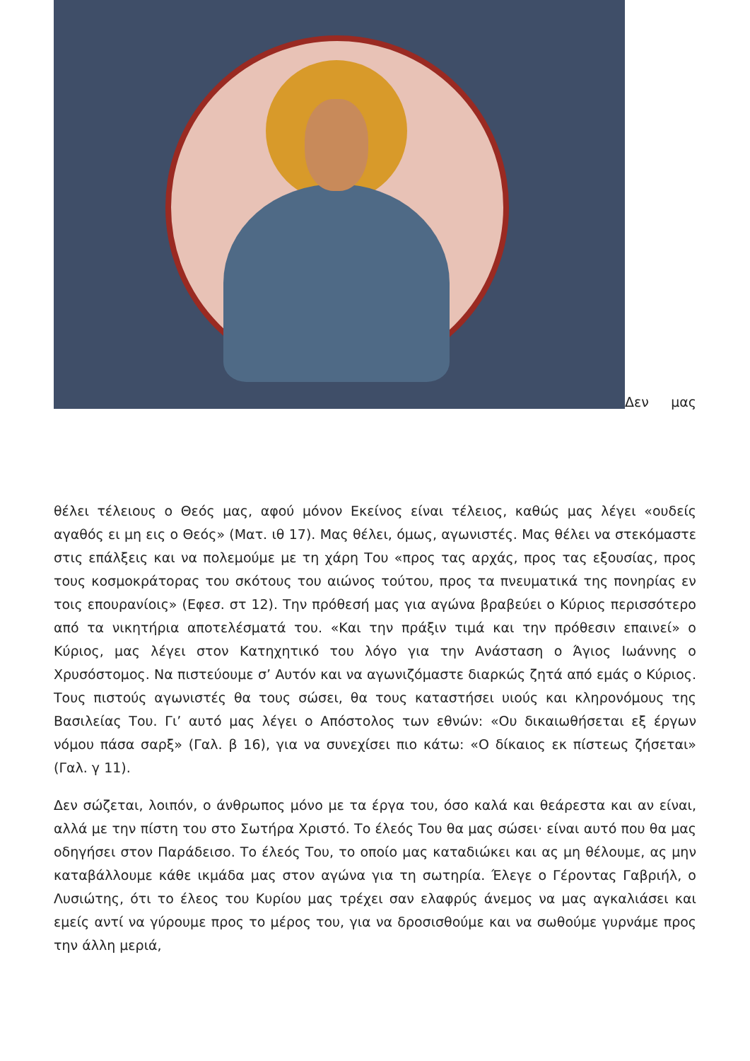Δεν μας
θέλει τέλειους ο Θεός μας, αφού μόνον Εκείνος είναι τέλειος, καθώς μας λέγει «ουδείς αγαθός ει μη εις ο Θεός» (Ματ. ιθ 17). Μας θέλει, όμως, αγωνιστές. Μας θέλει να στεκόμαστε στις επάλξεις και να πολεμούμε με τη χάρη Του «προς τας αρχάς, προς τας εξουσίας, προς τους κοσμοκράτορας του σκότους του αιώνος τούτου, προς τα πνευματικά της πονηρίας εν τοις επουρανίοις» (Εφεσ. στ 12). Την πρόθεσή μας για αγώνα βραβεύει ο Κύριος περισσότερο από τα νικητήρια αποτελέσματά του. «Και την πράξιν τιμά και την πρόθεσιν επαινεί» ο Κύριος, μας λέγει στον Κατηχητικό του λόγο για την Ανάσταση ο Άγιος Ιωάννης ο Χρυσόστομος. Να πιστεύουμε σ’ Αυτόν και να αγωνιζόμαστε διαρκώς ζητά από εμάς ο Κύριος. Τους πιστούς αγωνιστές θα τους σώσει, θα τους καταστήσει υιούς και κληρονόμους της Βασιλείας Του. Γι’ αυτό μας λέγει ο Απόστολος των εθνών: «Ου δικαιωθήσεται εξ έργων νόμου πάσα σαρξ» (Γαλ. β 16), για να συνεχίσει πιο κάτω: «Ο δίκαιος εκ πίστεως ζήσεται» (Γαλ. γ 11).
Δεν σώζεται, λοιπόν, ο άνθρωπος μόνο με τα έργα του, όσο καλά και θεάρεστα και αν είναι, αλλά με την πίστη του στο Σωτήρα Χριστό. Το έλεός Του θα μας σώσει· είναι αυτό που θα μας οδηγήσει στον Παράδεισο. Το έλεός Του, το οποίο μας καταδιώκει και ας μη θέλουμε, ας μην καταβάλλουμε κάθε ικμάδα μας στον αγώνα για τη σωτηρία. Έλεγε ο Γέροντας Γαβριήλ, ο Λυσιώτης, ότι το έλεος του Κυρίου μας τρέχει σαν ελαφρύς άνεμος να μας αγκαλιάσει και εμείς αντί να γύρουμε προς το μέρος του, για να δροσισθούμε και να σωθούμε γυρνάμε προς την άλλη μεριά,